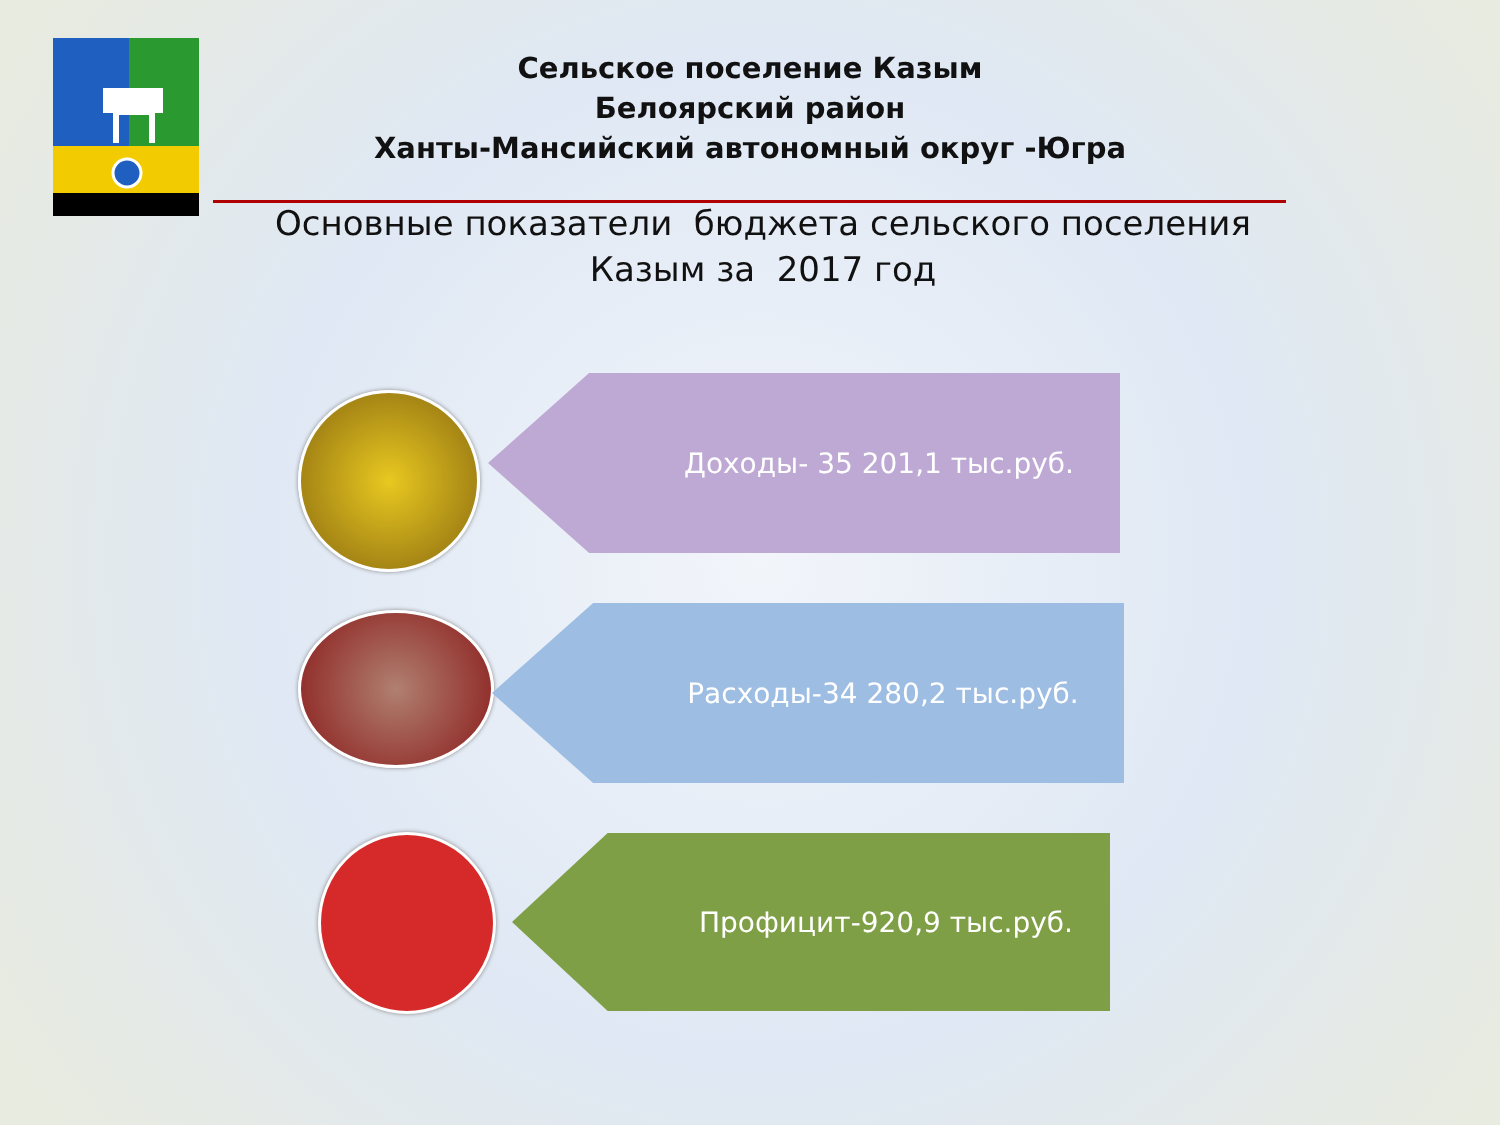Сельское поселение Казым
Белоярский район
Ханты-Мансийский автономный округ -Югра
Основные показатели бюджета сельского поселения
Казым за 2017 год
Доходы- 35 201,1 тыс.руб.
Расходы-34 280,2 тыс.руб.
Профицит-920,9 тыс.руб.